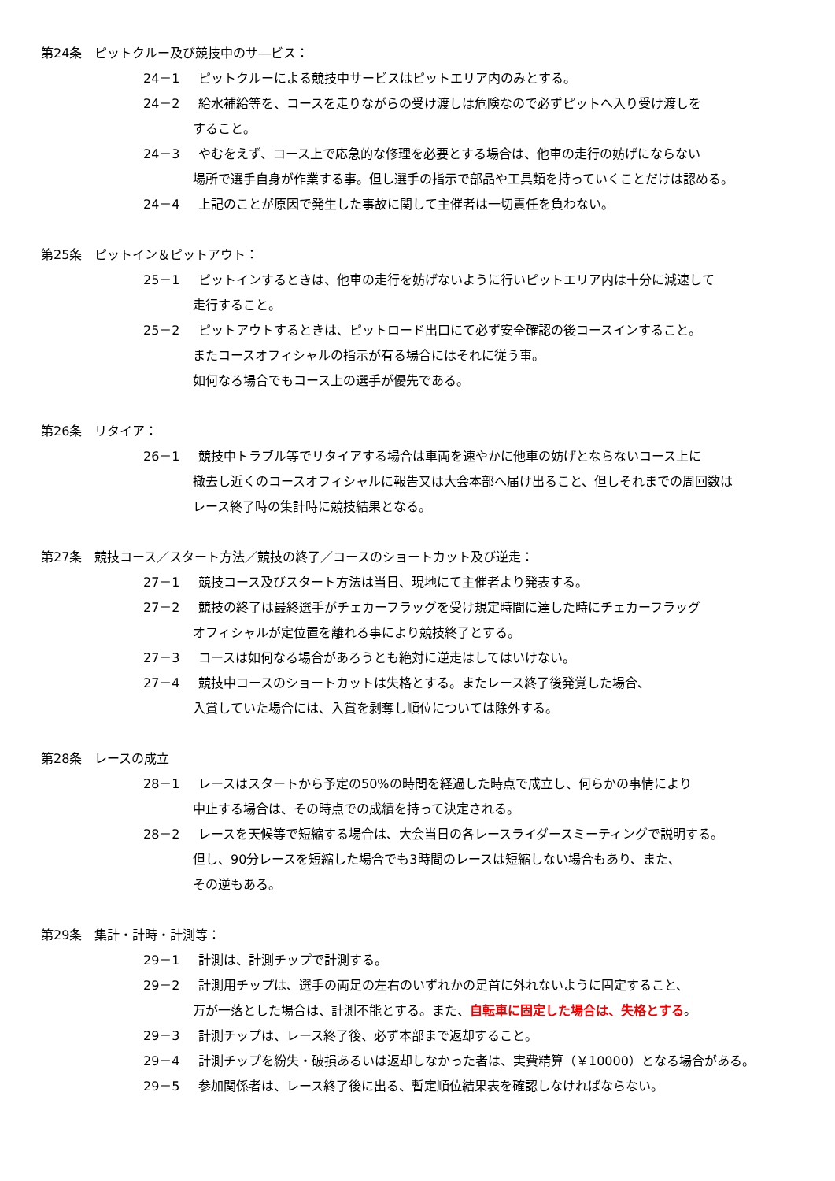第24条　ピットクルー及び競技中のサ―ビス：
24－1 ピットクルーによる競技中サービスはピットエリア内のみとする。
24－2 給水補給等を、コースを走りながらの受け渡しは危険なので必ずピットへ入り受け渡しを
すること。
24－3 やむをえず、コース上で応急的な修理を必要とする場合は、他車の走行の妨げにならない
場所で選手自身が作業する事。但し選手の指示で部品や工具類を持っていくことだけは認める。
24－4 上記のことが原因で発生した事故に関して主催者は一切責任を負わない。
第25条　ピットイン＆ピットアウト：
25－1 ピットインするときは、他車の走行を妨げないように行いピットエリア内は十分に減速して
走行すること。
25－2 ピットアウトするときは、ピットロード出口にて必ず安全確認の後コースインすること。
またコースオフィシャルの指示が有る場合にはそれに従う事。
如何なる場合でもコース上の選手が優先である。
第26条　リタイア：
26－1 競技中トラブル等でリタイアする場合は車両を速やかに他車の妨げとならないコース上に
撤去し近くのコースオフィシャルに報告又は大会本部へ届け出ること、但しそれまでの周回数は
レース終了時の集計時に競技結果となる。
第27条　競技コース／スタート方法／競技の終了／コースのショートカット及び逆走：
27－1 競技コース及びスタート方法は当日、現地にて主催者より発表する。
27－2 競技の終了は最終選手がチェカーフラッグを受け規定時間に達した時にチェカーフラッグ
オフィシャルが定位置を離れる事により競技終了とする。
27－3 コースは如何なる場合があろうとも絶対に逆走はしてはいけない。
27－4 競技中コースのショートカットは失格とする。またレース終了後発覚した場合、
入賞していた場合には、入賞を剥奪し順位については除外する。
第28条　レースの成立
28－1 レースはスタートから予定の50%の時間を経過した時点で成立し、何らかの事情により
中止する場合は、その時点での成績を持って決定される。
28－2 レースを天候等で短縮する場合は、大会当日の各レースライダースミーティングで説明する。
但し、90分レースを短縮した場合でも3時間のレースは短縮しない場合もあり、また、
その逆もある。
第29条　集計・計時・計測等：
29－1 計測は、計測チップで計測する。
29－2 計測用チップは、選手の両足の左右のいずれかの足首に外れないように固定すること、
万が一落とした場合は、計測不能とする。また、自転車に固定した場合は、失格とする。
29－3 計測チップは、レース終了後、必ず本部まで返却すること。
29－4 計測チップを紛失・破損あるいは返却しなかった者は、実費精算（￥10000）となる場合がある。
29－5 参加関係者は、レース終了後に出る、暫定順位結果表を確認しなければならない。